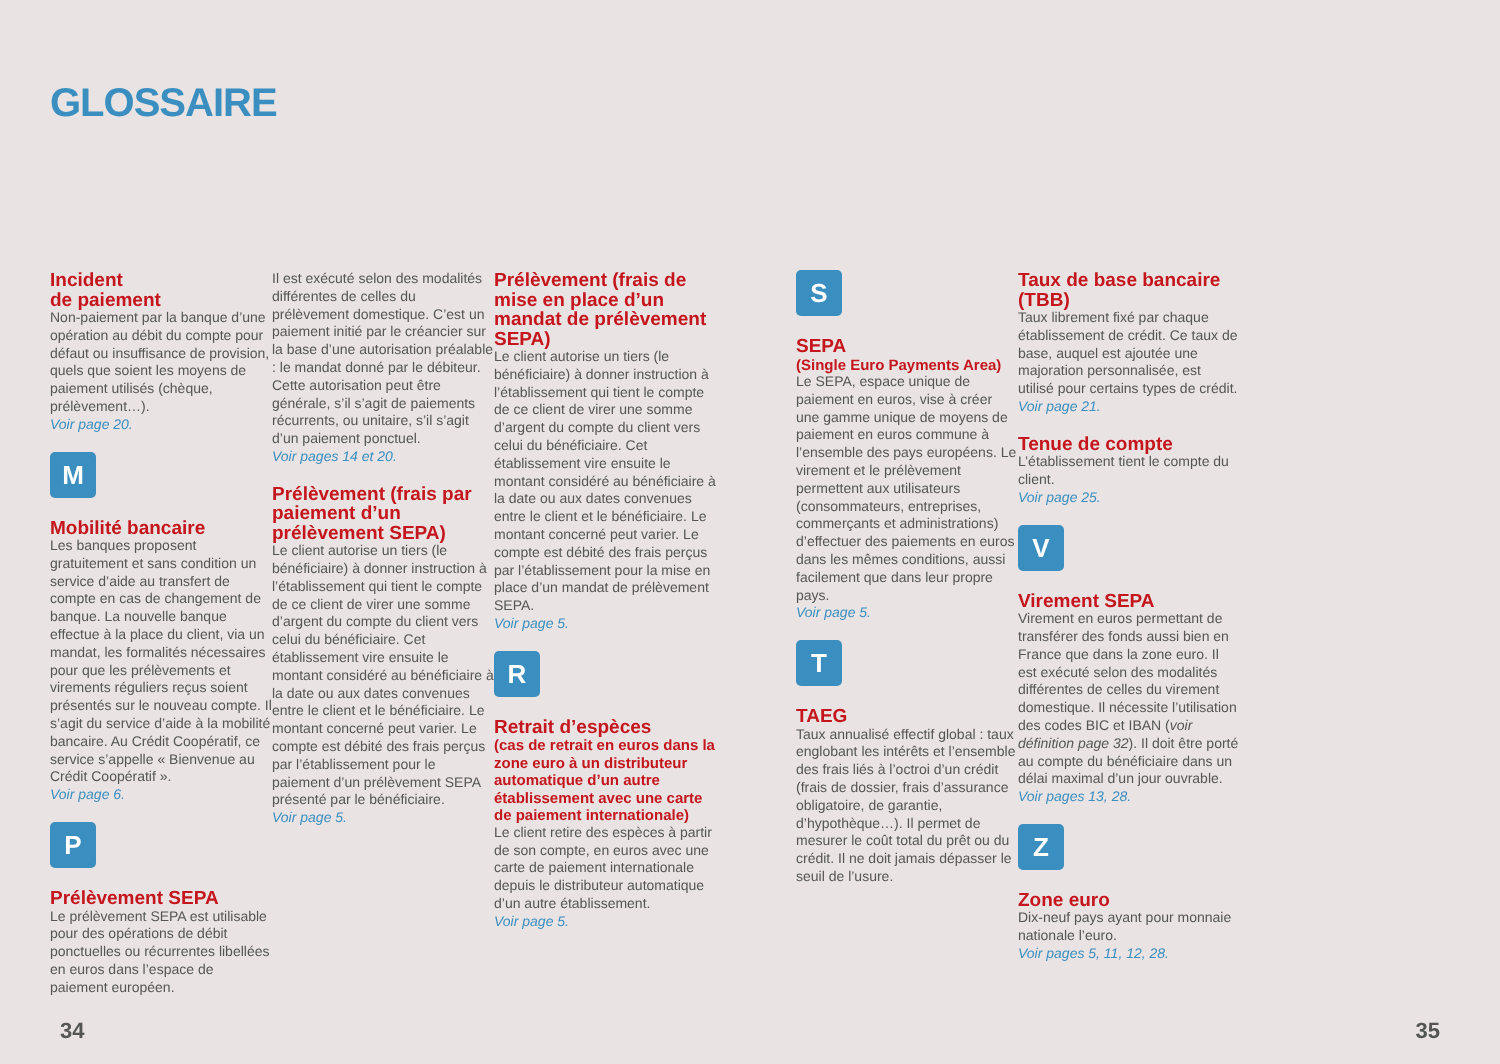GLOSSAIRE
Incident
de paiement
Non-paiement par la banque d’une opération au débit du compte pour défaut ou insuffisance de provision, quels que soient les moyens de paiement utilisés (chèque, prélèvement…).
Voir page 20.
M
Mobilité bancaire
Les banques proposent gratuitement et sans condition un service d’aide au transfert de compte en cas de changement de banque. La nouvelle banque effectue à la place du client, via un mandat, les formalités nécessaires pour que les prélèvements et virements réguliers reçus soient présentés sur le nouveau compte. Il s’agit du service d’aide à la mobilité bancaire. Au Crédit Coopératif, ce service s’appelle « Bienvenue au Crédit Coopératif ».
Voir page 6.
P
Prélèvement SEPA
Le prélèvement SEPA est utilisable pour des opérations de débit ponctuelles ou récurrentes libellées en euros dans l’espace de paiement européen.
Il est exécuté selon des modalités différentes de celles du prélèvement domestique. C’est un paiement initié par le créancier sur la base d’une autorisation préalable : le mandat donné par le débiteur. Cette autorisation peut être générale, s’il s’agit de paiements récurrents, ou unitaire, s’il s’agit d’un paiement ponctuel.
Voir pages 14 et 20.
Prélèvement (frais par paiement d’un prélèvement SEPA)
Le client autorise un tiers (le bénéficiaire) à donner instruction à l’établissement qui tient le compte de ce client de virer une somme d’argent du compte du client vers celui du bénéficiaire. Cet établissement vire ensuite le montant considéré au bénéficiaire à la date ou aux dates convenues entre le client et le bénéficiaire. Le montant concerné peut varier. Le compte est débité des frais perçus par l’établissement pour le paiement d’un prélèvement SEPA présenté par le bénéficiaire.
Voir page 5.
Prélèvement (frais de mise en place d’un mandat de prélèvement SEPA)
Le client autorise un tiers (le bénéficiaire) à donner instruction à l’établissement qui tient le compte de ce client de virer une somme d’argent du compte du client vers celui du bénéficiaire. Cet établissement vire ensuite le montant considéré au bénéficiaire à la date ou aux dates convenues entre le client et le bénéficiaire. Le montant concerné peut varier. Le compte est débité des frais perçus par l’établissement pour la mise en place d’un mandat de prélèvement SEPA.
Voir page 5.
R
Retrait d’espèces
(cas de retrait en euros dans la zone euro à un distributeur automatique d’un autre établissement avec une carte de paiement internationale)
Le client retire des espèces à partir de son compte, en euros avec une carte de paiement internationale depuis le distributeur automatique d’un autre établissement.
Voir page 5.
S
SEPA
(Single Euro Payments Area)
Le SEPA, espace unique de paiement en euros, vise à créer une gamme unique de moyens de paiement en euros commune à l’ensemble des pays européens. Le virement et le prélèvement permettent aux utilisateurs (consommateurs, entreprises, commerçants et administrations) d’effectuer des paiements en euros dans les mêmes conditions, aussi facilement que dans leur propre pays.
Voir page 5.
T
TAEG
Taux annualisé effectif global : taux englobant les intérêts et l’ensemble des frais liés à l’octroi d’un crédit (frais de dossier, frais d’assurance obligatoire, de garantie, d’hypothèque…). Il permet de mesurer le coût total du prêt ou du crédit. Il ne doit jamais dépasser le seuil de l’usure.
Taux de base bancaire (TBB)
Taux librement fixé par chaque établissement de crédit. Ce taux de base, auquel est ajoutée une majoration personnalisée, est utilisé pour certains types de crédit.
Voir page 21.
Tenue de compte
L’établissement tient le compte du client.
Voir page 25.
V
Virement SEPA
Virement en euros permettant de transférer des fonds aussi bien en France que dans la zone euro. Il est exécuté selon des modalités différentes de celles du virement domestique. Il nécessite l’utilisation des codes BIC et IBAN (voir définition page 32). Il doit être porté au compte du bénéficiaire dans un délai maximal d’un jour ouvrable.
Voir pages 13, 28.
Z
Zone euro
Dix-neuf pays ayant pour monnaie nationale l’euro.
Voir pages 5, 11, 12, 28.
34 35